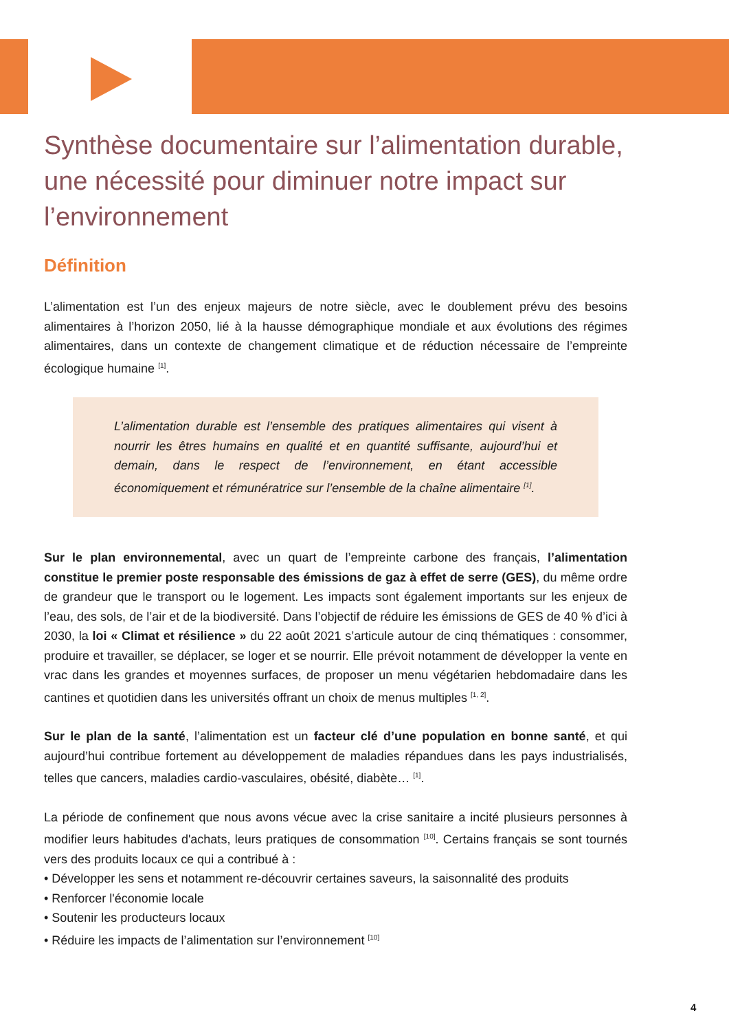Synthèse documentaire sur l’alimentation durable, une nécessité pour diminuer notre impact sur l’environnement
Définition
L’alimentation est l’un des enjeux majeurs de notre siècle, avec le doublement prévu des besoins alimentaires à l’horizon 2050, lié à la hausse démographique mondiale et aux évolutions des régimes alimentaires, dans un contexte de changement climatique et de réduction nécessaire de l’empreinte écologique humaine <sup>[1]</sup>.
L’alimentation durable est l’ensemble des pratiques alimentaires qui visent à nourrir les êtres humains en qualité et en quantité suffisante, aujourd’hui et demain, dans le respect de l’environnement, en étant accessible économiquement et rémunératrice sur l’ensemble de la chaîne alimentaire <sup>[1]</sup>.
Sur le plan environnemental, avec un quart de l’empreinte carbone des français, l’alimentation constitue le premier poste responsable des émissions de gaz à effet de serre (GES), du même ordre de grandeur que le transport ou le logement. Les impacts sont également importants sur les enjeux de l’eau, des sols, de l’air et de la biodiversité. Dans l’objectif de réduire les émissions de GES de 40 % d’ici à 2030, la loi « Climat et résilience » du 22 août 2021 s’articule autour de cinq thématiques : consommer, produire et travailler, se déplacer, se loger et se nourrir. Elle prévoit notamment de développer la vente en vrac dans les grandes et moyennes surfaces, de proposer un menu végétarien hebdomadaire dans les cantines et quotidien dans les universités offrant un choix de menus multiples <sup>[1, 2]</sup>.
Sur le plan de la santé, l’alimentation est un facteur clé d’une population en bonne santé, et qui aujourd’hui contribue fortement au développement de maladies répandues dans les pays industrialisés, telles que cancers, maladies cardio-vasculaires, obésité, diabète… <sup>[1]</sup>.
La période de confinement que nous avons vécue avec la crise sanitaire a incité plusieurs personnes à modifier leurs habitudes d'achats, leurs pratiques de consommation <sup>[10]</sup>. Certains français se sont tournés vers des produits locaux ce qui a contribué à :
• Développer les sens et notamment re-découvrir certaines saveurs, la saisonnalité des produits
• Renforcer l'économie locale
• Soutenir les producteurs locaux
• Réduire les impacts de l’alimentation sur l’environnement <sup>[10]</sup>
4